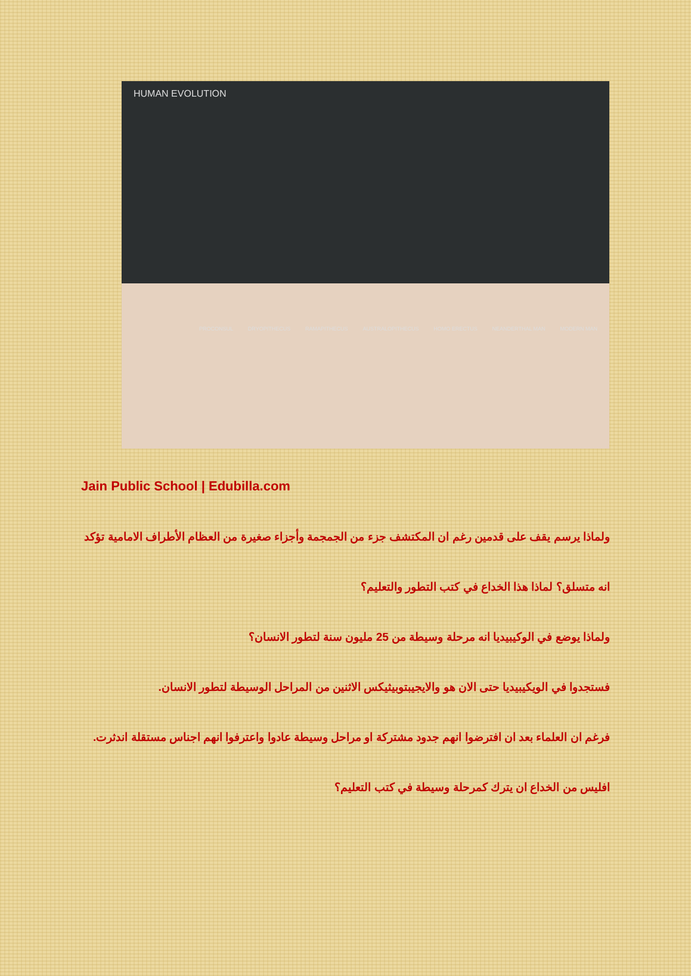HUMAN EVOLUTION
PROCONSUL DRYOPITHECUS RAMAPITHECUS AUSTRALOPITHECUS HOMO ERECTUS NEANDERTHAL MAN MODERN MAN
Jain Public School | Edubilla.com
ولماذا يرسم يقف على قدمين رغم ان المكتشف جزء من الجمجمة وأجزاء صغيرة من العظام الأطراف الامامية تؤكد انه متسلق؟ لماذا هذا الخداع في كتب التطور والتعليم؟
ولماذا يوضع في الوكيبيديا انه مرحلة وسيطة من 25 مليون سنة لتطور الانسان؟
فستجدوا في الويكيبيديا حتى الان هو والايجيبتوبيثيكس الاثنين من المراحل الوسيطة لتطور الانسان.
فرغم ان العلماء بعد ان افترضوا انهم جدود مشتركة او مراحل وسيطة عادوا واعترفوا انهم اجناس مستقلة اندثرت. افليس من الخداع ان يترك كمرحلة وسيطة في كتب التعليم؟